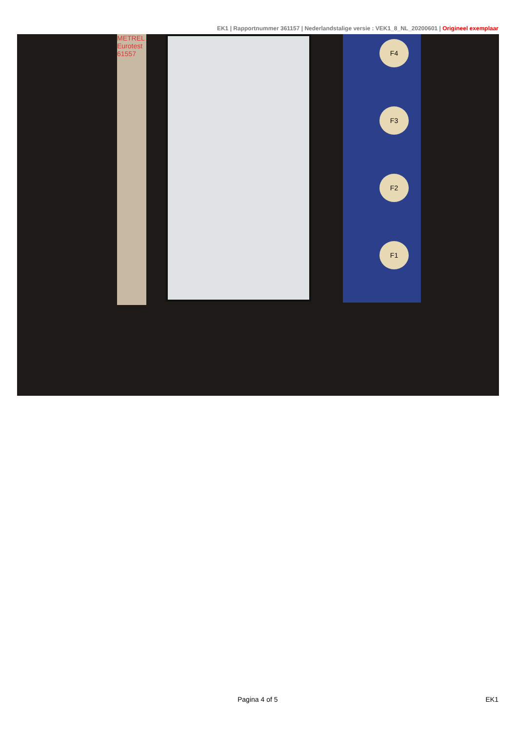EK1 | Rapportnummer 361157 | Nederlandstalige versie : VEK1_8_NL_20200601 | Origineel exemplaar
METREL Eurotest 61557
F4
F3
F2
F1
Pagina 4 of 5 EK1